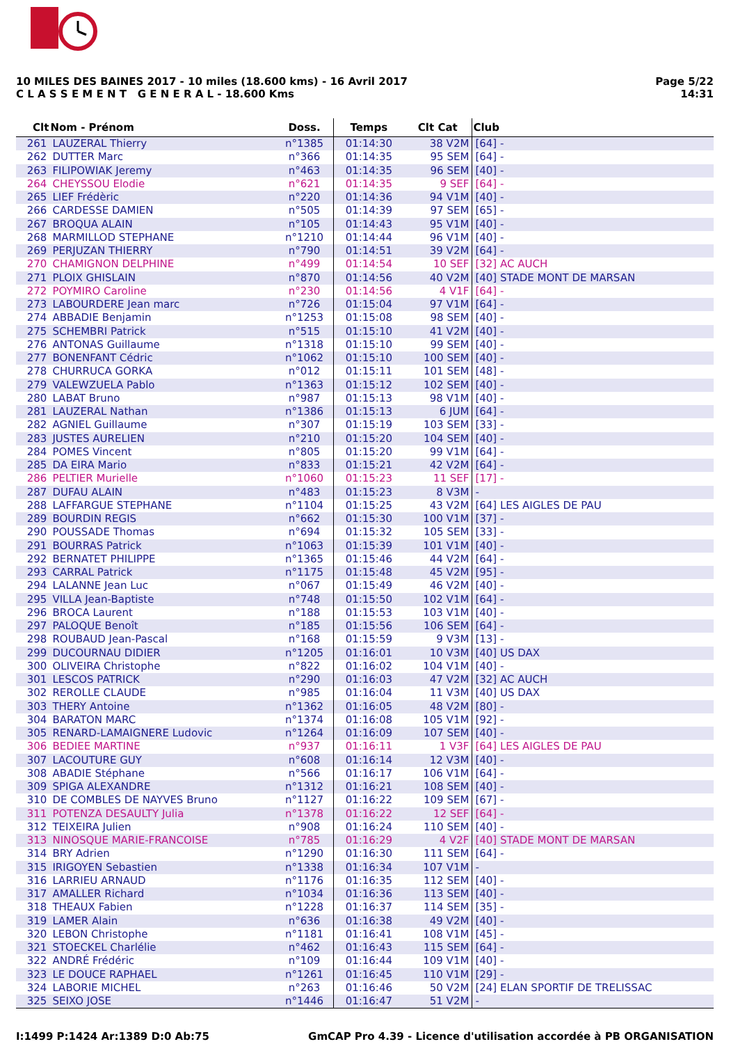10 MILES DES BAINES 2017 - 10 miles (18.600 kms) - 16 Avril 2017
C L A S S E M E N T G E N E R A L - 18.600 Kms
Page 5/22
14:31
| Clt | Nom - Prénom | Doss. | Temps | Clt Cat | Club |
| --- | --- | --- | --- | --- | --- |
| 261 | LAUZERAL Thierry | n°1385 | 01:14:30 | 38 V2M | [64] - |
| 262 | DUTTER Marc | n°366 | 01:14:35 | 95 SEM | [64] - |
| 263 | FILIPOWIAK Jeremy | n°463 | 01:14:35 | 96 SEM | [40] - |
| 264 | CHEYSSOU Elodie | n°621 | 01:14:35 | 9 SEF | [64] - |
| 265 | LIEF Frédèric | n°220 | 01:14:36 | 94 V1M | [40] - |
| 266 | CARDESSE DAMIEN | n°505 | 01:14:39 | 97 SEM | [65] - |
| 267 | BROQUA ALAIN | n°105 | 01:14:43 | 95 V1M | [40] - |
| 268 | MARMILLOD STEPHANE | n°1210 | 01:14:44 | 96 V1M | [40] - |
| 269 | PERJUZAN THIERRY | n°790 | 01:14:51 | 39 V2M | [64] - |
| 270 | CHAMIGNON DELPHINE | n°499 | 01:14:54 | 10 SEF | [32] AC AUCH |
| 271 | PLOIX GHISLAIN | n°870 | 01:14:56 | 40 V2M | [40] STADE MONT DE MARSAN |
| 272 | POYMIRO Caroline | n°230 | 01:14:56 | 4 V1F | [64] - |
| 273 | LABOURDERE Jean marc | n°726 | 01:15:04 | 97 V1M | [64] - |
| 274 | ABBADIE Benjamin | n°1253 | 01:15:08 | 98 SEM | [40] - |
| 275 | SCHEMBRI Patrick | n°515 | 01:15:10 | 41 V2M | [40] - |
| 276 | ANTONAS Guillaume | n°1318 | 01:15:10 | 99 SEM | [40] - |
| 277 | BONENFANT Cédric | n°1062 | 01:15:10 | 100 SEM | [40] - |
| 278 | CHURRUCA GORKA | n°012 | 01:15:11 | 101 SEM | [48] - |
| 279 | VALEWZUELA Pablo | n°1363 | 01:15:12 | 102 SEM | [40] - |
| 280 | LABAT Bruno | n°987 | 01:15:13 | 98 V1M | [40] - |
| 281 | LAUZERAL Nathan | n°1386 | 01:15:13 | 6 JUM | [64] - |
| 282 | AGNIEL Guillaume | n°307 | 01:15:19 | 103 SEM | [33] - |
| 283 | JUSTES AURELIEN | n°210 | 01:15:20 | 104 SEM | [40] - |
| 284 | POMES Vincent | n°805 | 01:15:20 | 99 V1M | [64] - |
| 285 | DA EIRA Mario | n°833 | 01:15:21 | 42 V2M | [64] - |
| 286 | PELTIER Murielle | n°1060 | 01:15:23 | 11 SEF | [17] - |
| 287 | DUFAU ALAIN | n°483 | 01:15:23 | 8 V3M | - |
| 288 | LAFFARGUE STEPHANE | n°1104 | 01:15:25 | 43 V2M | [64] LES AIGLES DE PAU |
| 289 | BOURDIN REGIS | n°662 | 01:15:30 | 100 V1M | [37] - |
| 290 | POUSSADE Thomas | n°694 | 01:15:32 | 105 SEM | [33] - |
| 291 | BOURRAS Patrick | n°1063 | 01:15:39 | 101 V1M | [40] - |
| 292 | BERNATET PHILIPPE | n°1365 | 01:15:46 | 44 V2M | [64] - |
| 293 | CARRAL Patrick | n°1175 | 01:15:48 | 45 V2M | [95] - |
| 294 | LALANNE Jean Luc | n°067 | 01:15:49 | 46 V2M | [40] - |
| 295 | VILLA Jean-Baptiste | n°748 | 01:15:50 | 102 V1M | [64] - |
| 296 | BROCA Laurent | n°188 | 01:15:53 | 103 V1M | [40] - |
| 297 | PALOQUE Benoît | n°185 | 01:15:56 | 106 SEM | [64] - |
| 298 | ROUBAUD Jean-Pascal | n°168 | 01:15:59 | 9 V3M | [13] - |
| 299 | DUCOURNAU DIDIER | n°1205 | 01:16:01 | 10 V3M | [40] US DAX |
| 300 | OLIVEIRA Christophe | n°822 | 01:16:02 | 104 V1M | [40] - |
| 301 | LESCOS PATRICK | n°290 | 01:16:03 | 47 V2M | [32] AC AUCH |
| 302 | REROLLE CLAUDE | n°985 | 01:16:04 | 11 V3M | [40] US DAX |
| 303 | THERY Antoine | n°1362 | 01:16:05 | 48 V2M | [80] - |
| 304 | BARATON MARC | n°1374 | 01:16:08 | 105 V1M | [92] - |
| 305 | RENARD-LAMAIGNERE Ludovic | n°1264 | 01:16:09 | 107 SEM | [40] - |
| 306 | BEDIEE MARTINE | n°937 | 01:16:11 | 1 V3F | [64] LES AIGLES DE PAU |
| 307 | LACOUTURE GUY | n°608 | 01:16:14 | 12 V3M | [40] - |
| 308 | ABADIE Stéphane | n°566 | 01:16:17 | 106 V1M | [64] - |
| 309 | SPIGA ALEXANDRE | n°1312 | 01:16:21 | 108 SEM | [40] - |
| 310 | DE COMBLES DE NAYVES Bruno | n°1127 | 01:16:22 | 109 SEM | [67] - |
| 311 | POTENZA DESAULTY Julia | n°1378 | 01:16:22 | 12 SEF | [64] - |
| 312 | TEIXEIRA Julien | n°908 | 01:16:24 | 110 SEM | [40] - |
| 313 | NINOSQUE MARIE-FRANCOISE | n°785 | 01:16:29 | 4 V2F | [40] STADE MONT DE MARSAN |
| 314 | BRY Adrien | n°1290 | 01:16:30 | 111 SEM | [64] - |
| 315 | IRIGOYEN Sebastien | n°1338 | 01:16:34 | 107 V1M | - |
| 316 | LARRIEU ARNAUD | n°1176 | 01:16:35 | 112 SEM | [40] - |
| 317 | AMALLER Richard | n°1034 | 01:16:36 | 113 SEM | [40] - |
| 318 | THEAUX Fabien | n°1228 | 01:16:37 | 114 SEM | [35] - |
| 319 | LAMER Alain | n°636 | 01:16:38 | 49 V2M | [40] - |
| 320 | LEBON Christophe | n°1181 | 01:16:41 | 108 V1M | [45] - |
| 321 | STOECKEL Charlélie | n°462 | 01:16:43 | 115 SEM | [64] - |
| 322 | ANDRÉ Frédéric | n°109 | 01:16:44 | 109 V1M | [40] - |
| 323 | LE DOUCE RAPHAEL | n°1261 | 01:16:45 | 110 V1M | [29] - |
| 324 | LABORIE MICHEL | n°263 | 01:16:46 | 50 V2M | [24] ELAN SPORTIF DE TRELISSAC |
| 325 | SEIXO JOSE | n°1446 | 01:16:47 | 51 V2M | - |
I:1499 P:1424 Ar:1389 D:0 Ab:75
GmCAP Pro 4.39 - Licence d'utilisation accordée à PB ORGANISATION